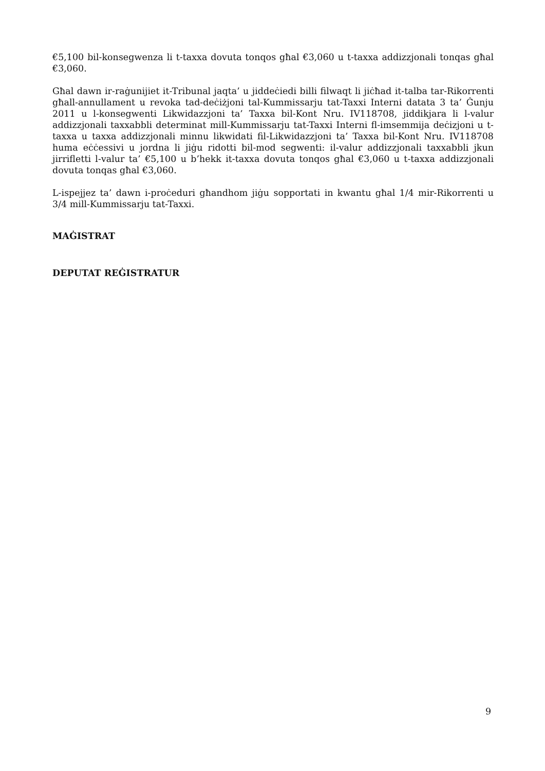€5,100 bil-konsegwenza li t-taxxa dovuta tonqos għal €3,060 u t-taxxa addizzjonali tonqas għal €3,060.
Għal dawn ir-raġunijiet it-Tribunal jaqta’ u jiddeċiedi billi filwaqt li jiċħad it-talba tar-Rikorrenti għall-annullament u revoka tad-deċiżjoni tal-Kummissarju tat-Taxxi Interni datata 3 ta’ Ġunju 2011 u l-konsegwenti Likwidazzjoni ta’ Taxxa bil-Kont Nru. IV118708, jiddikjara li l-valur addizzjonali taxxabbli determinat mill-Kummissarju tat-Taxxi Interni fl-imsemmija deċizjoni u t-taxxa u taxxa addizzjonali minnu likwidati fil-Likwidazzjoni ta’ Taxxa bil-Kont Nru. IV118708 huma eċċessivi u jordna li jiġu ridotti bil-mod segwenti: il-valur addizzjonali taxxabbli jkun jirrifletti l-valur ta’ €5,100 u b’hekk it-taxxa dovuta tonqos għal €3,060 u t-taxxa addizzjonali dovuta tonqas għal €3,060.
L-ispejjez ta’ dawn i-proċeduri għandhom jiġu sopportati in kwantu għal 1/4 mir-Rikorrenti u 3/4 mill-Kummissarju tat-Taxxi.
MAĠISTRAT
DEPUTAT REĠISTRATUR
9